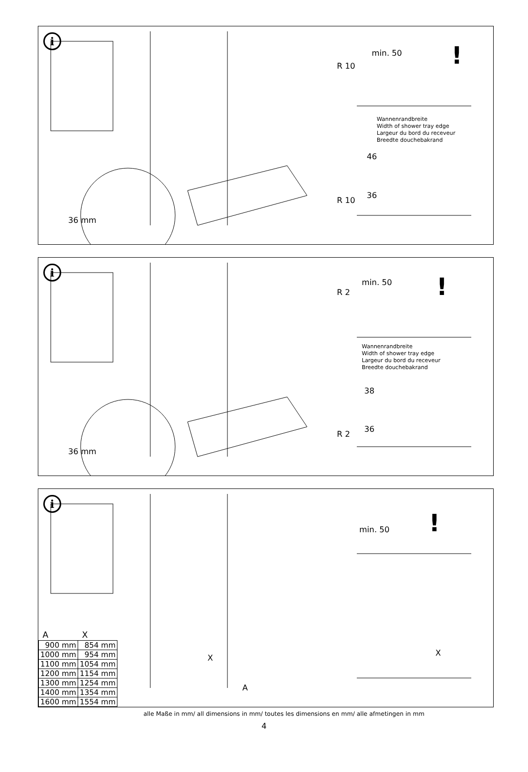i
min. 50 !
R 10
Wannenrandbreite
Width of shower tray edge
Largeur du bord du receveur
Breedte douchebakrand
46
36
R 10
36 mm
i
min. 50 !
R 2
Wannenrandbreite
Width of shower tray edge
Largeur du bord du receveur
Breedte douchebakrand
38
36
R 2
36 mm
i
min. 50 !
X
A
X
| A | X |
| --- | --- |
| 900 mm | 854 mm |
| 1000 mm | 954 mm |
| 1100 mm | 1054 mm |
| 1200 mm | 1154 mm |
| 1300 mm | 1254 mm |
| 1400 mm | 1354 mm |
| 1600 mm | 1554 mm |
alle Maße in mm/ all dimensions in mm/ toutes les dimensions en mm/ alle afmetingen in mm
4